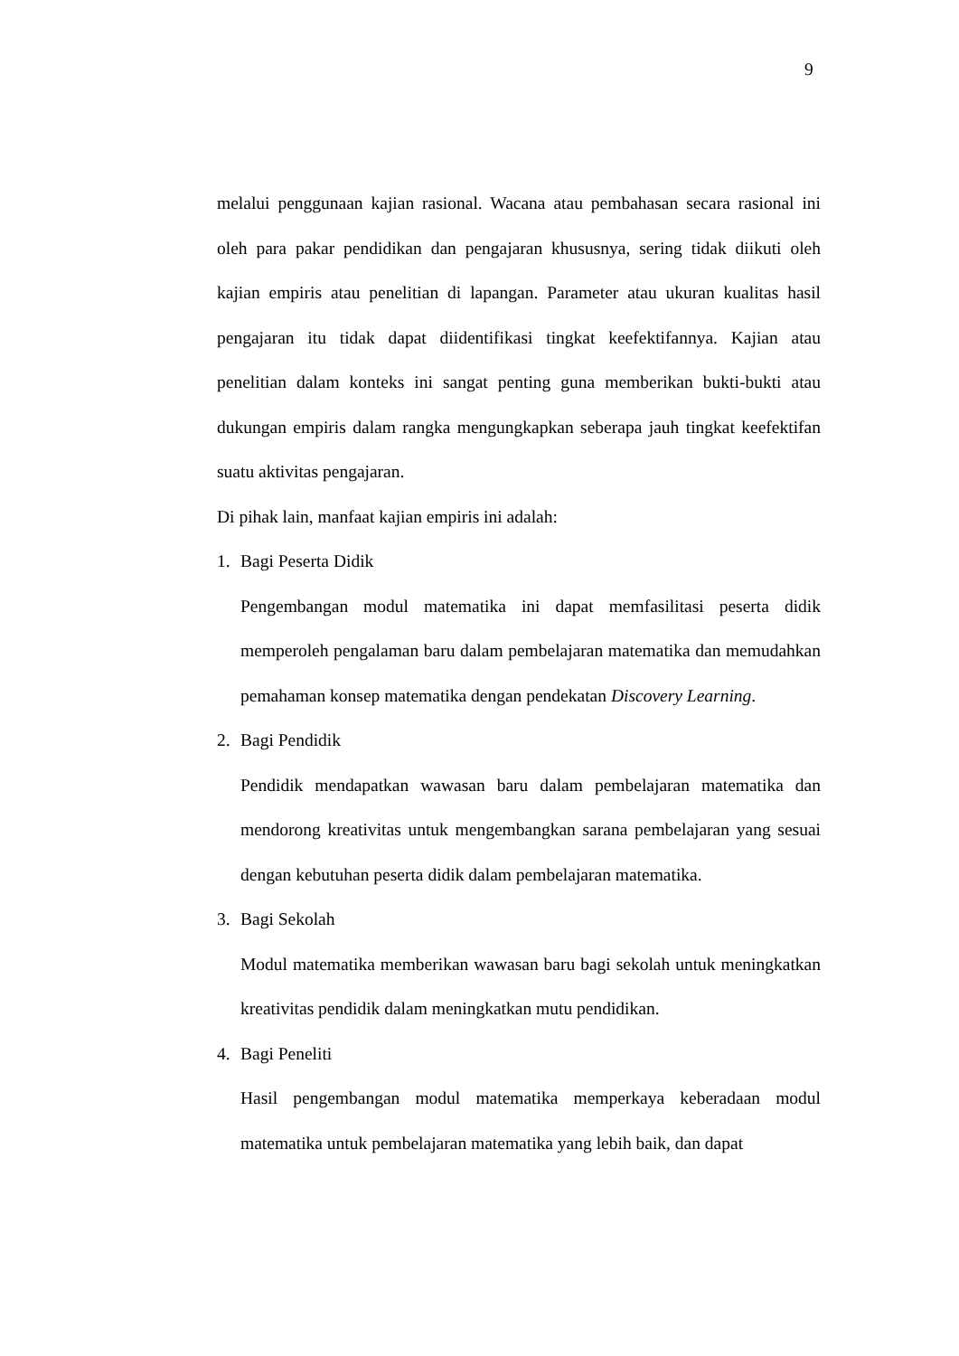9
melalui penggunaan kajian rasional. Wacana atau pembahasan secara rasional ini oleh para pakar pendidikan dan pengajaran khususnya, sering tidak diikuti oleh kajian empiris atau penelitian di lapangan. Parameter atau ukuran kualitas hasil pengajaran itu tidak dapat diidentifikasi tingkat keefektifannya. Kajian atau penelitian dalam konteks ini sangat penting guna memberikan bukti-bukti atau dukungan empiris dalam rangka mengungkapkan seberapa jauh tingkat keefektifan suatu aktivitas pengajaran.
Di pihak lain, manfaat kajian empiris ini adalah:
1. Bagi Peserta Didik
Pengembangan modul matematika ini dapat memfasilitasi peserta didik memperoleh pengalaman baru dalam pembelajaran matematika dan memudahkan pemahaman konsep matematika dengan pendekatan Discovery Learning.
2. Bagi Pendidik
Pendidik mendapatkan wawasan baru dalam pembelajaran matematika dan mendorong kreativitas untuk mengembangkan sarana pembelajaran yang sesuai dengan kebutuhan peserta didik dalam pembelajaran matematika.
3. Bagi Sekolah
Modul matematika memberikan wawasan baru bagi sekolah untuk meningkatkan kreativitas pendidik dalam meningkatkan mutu pendidikan.
4. Bagi Peneliti
Hasil pengembangan modul matematika memperkaya keberadaan modul matematika untuk pembelajaran matematika yang lebih baik, dan dapat